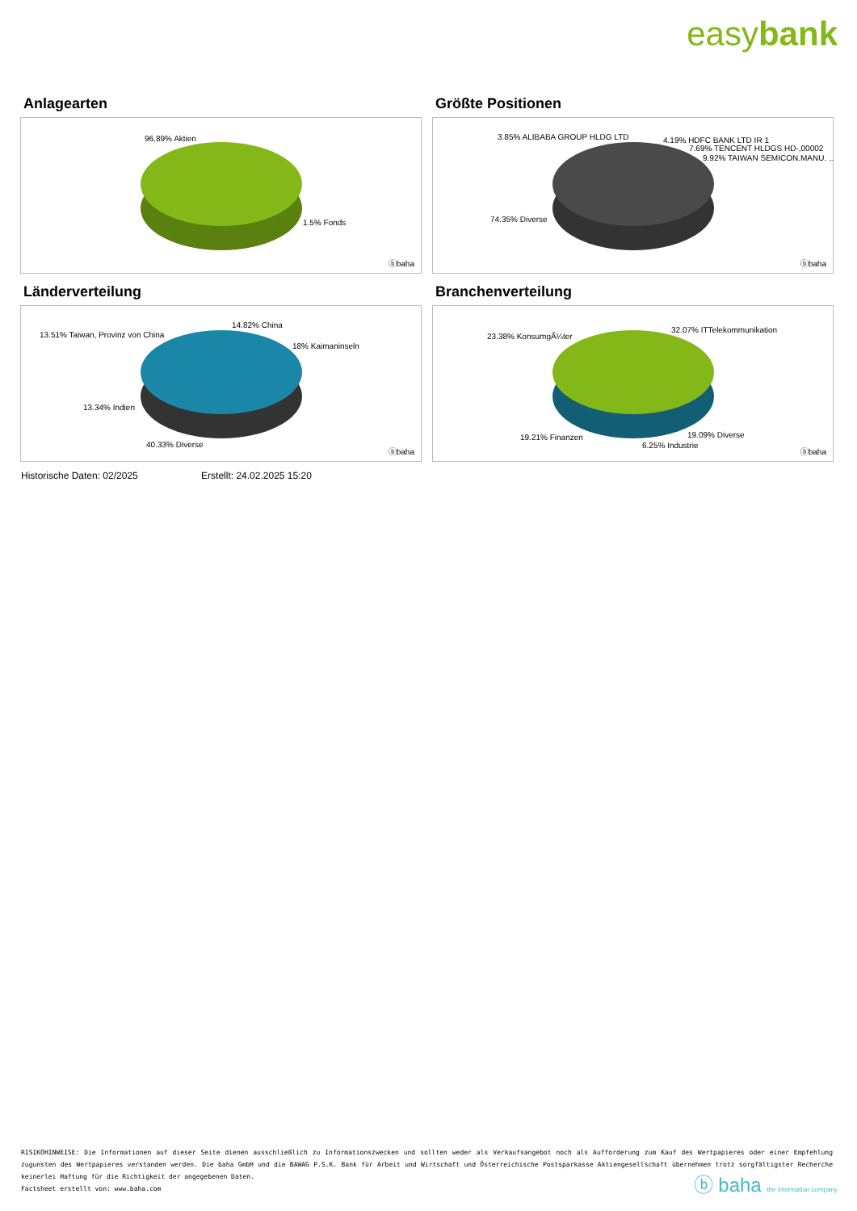easybank
Anlagearten
96.89% Aktien
1.5% Fonds
ⓑbaha
Größte Positionen
3.85% ALIBABA GROUP HLDG LTD 4.19% HDFC BANK LTD IR 1
7.69% TENCENT HLDGS HD-,00002
9.92% TAIWAN SEMICON.MANU. ..
74.35% Diverse
ⓑbaha
Länderverteilung
13.51% Taiwan, Provinz von China
14.82% China
18% Kaimaninseln
13.34% Indien
40.33% Diverse
ⓑbaha
Branchenverteilung
23.38% KonsumgÃ¼ter
32.07% ITTelekommunikation
19.21% Finanzen 19.09% Diverse
6.25% Industrie ⓑbaha
Historische Daten: 02/2025 Erstellt: 24.02.2025 15:20
RISIKOHINWEISE: Die Informationen auf dieser Seite dienen ausschließlich zu Informationszwecken und sollten weder als Verkaufsangebot noch als Aufforderung zum Kauf des Wertpapieres oder einer Empfehlung zugunsten des Wertpapieres verstanden werden. Die baha GmbH und die BAWAG P.S.K. Bank für Arbeit und Wirtschaft und Österreichische Postsparkasse Aktiengesellschaft übernehmen trotz sorgfältigster Recherche keinerlei Haftung für die Richtigkeit der angegebenen Daten.
Factsheet erstellt von: www.baha.com
ⓑ baha the information company